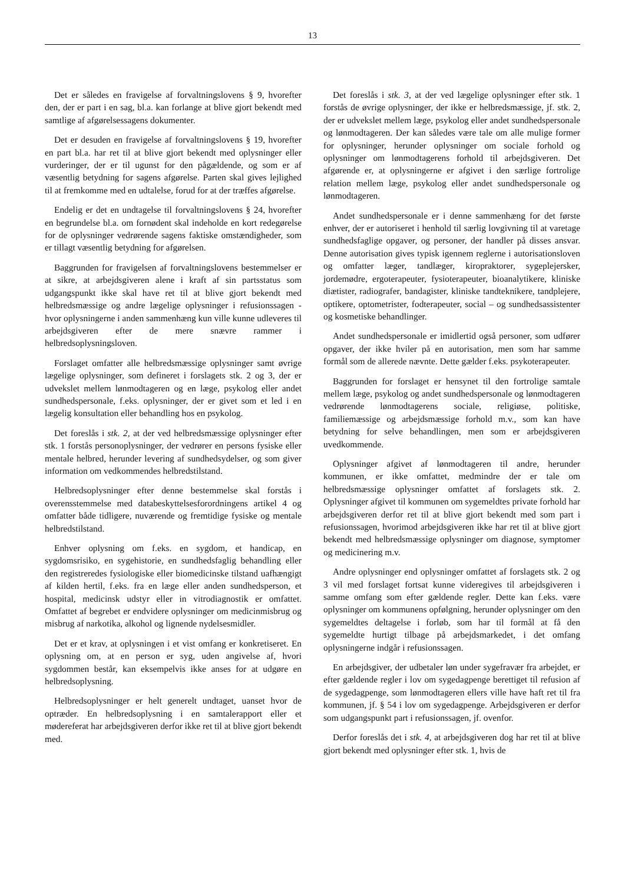13
Det er således en fravigelse af forvaltningslovens § 9, hvorefter den, der er part i en sag, bl.a. kan forlange at blive gjort bekendt med samtlige af afgørelsessagens dokumenter.
Det er desuden en fravigelse af forvaltningslovens § 19, hvorefter en part bl.a. har ret til at blive gjort bekendt med oplysninger eller vurderinger, der er til ugunst for den pågældende, og som er af væsentlig betydning for sagens afgørelse. Parten skal gives lejlighed til at fremkomme med en udtalelse, forud for at der træffes afgørelse.
Endelig er det en undtagelse til forvaltningslovens § 24, hvorefter en begrundelse bl.a. om fornødent skal indeholde en kort redegørelse for de oplysninger vedrørende sagens faktiske omstændigheder, som er tillagt væsentlig betydning for afgørelsen.
Baggrunden for fravigelsen af forvaltningslovens bestemmelser er at sikre, at arbejdsgiveren alene i kraft af sin partsstatus som udgangspunkt ikke skal have ret til at blive gjort bekendt med helbredsmæssige og andre lægelige oplysninger i refusionssagen - hvor oplysningerne i anden sammenhæng kun ville kunne udleveres til arbejdsgiveren efter de mere snævre rammer i helbredsoplysningsloven.
Forslaget omfatter alle helbredsmæssige oplysninger samt øvrige lægelige oplysninger, som defineret i forslagets stk. 2 og 3, der er udvekslet mellem lønmodtageren og en læge, psykolog eller andet sundhedspersonale, f.eks. oplysninger, der er givet som et led i en lægelig konsultation eller behandling hos en psykolog.
Det foreslås i stk. 2, at der ved helbredsmæssige oplysninger efter stk. 1 forstås personoplysninger, der vedrører en persons fysiske eller mentale helbred, herunder levering af sundhedsydelser, og som giver information om vedkommendes helbredstilstand.
Helbredsoplysninger efter denne bestemmelse skal forstås i overensstemmelse med databeskyttelsesforordningens artikel 4 og omfatter både tidligere, nuværende og fremtidige fysiske og mentale helbredstilstand.
Enhver oplysning om f.eks. en sygdom, et handicap, en sygdomsrisiko, en sygehistorie, en sundhedsfaglig behandling eller den registreredes fysiologiske eller biomedicinske tilstand uafhængigt af kilden hertil, f.eks. fra en læge eller anden sundhedsperson, et hospital, medicinsk udstyr eller in vitrodiagnostik er omfattet. Omfattet af begrebet er endvidere oplysninger om medicinmisbrug og misbrug af narkotika, alkohol og lignende nydelsesmidler.
Det er et krav, at oplysningen i et vist omfang er konkretiseret. En oplysning om, at en person er syg, uden angivelse af, hvori sygdommen består, kan eksempelvis ikke anses for at udgøre en helbredsoplysning.
Helbredsoplysninger er helt generelt undtaget, uanset hvor de optræder. En helbredsoplysning i en samtalerapport eller et mødereferat har arbejdsgiveren derfor ikke ret til at blive gjort bekendt med.
Det foreslås i stk. 3, at der ved lægelige oplysninger efter stk. 1 forstås de øvrige oplysninger, der ikke er helbredsmæssige, jf. stk. 2, der er udvekslet mellem læge, psykolog eller andet sundhedspersonale og lønmodtageren. Der kan således være tale om alle mulige former for oplysninger, herunder oplysninger om sociale forhold og oplysninger om lønmodtagerens forhold til arbejdsgiveren. Det afgørende er, at oplysningerne er afgivet i den særlige fortrolige relation mellem læge, psykolog eller andet sundhedspersonale og lønmodtageren.
Andet sundhedspersonale er i denne sammenhæng for det første enhver, der er autoriseret i henhold til særlig lovgivning til at varetage sundhedsfaglige opgaver, og personer, der handler på disses ansvar. Denne autorisation gives typisk igennem reglerne i autorisationsloven og omfatter læger, tandlæger, kiropraktorer, sygeplejersker, jordemødre, ergoterapeuter, fysioterapeuter, bioanalytikere, kliniske diætister, radiografer, bandagister, kliniske tandteknikere, tandplejere, optikere, optometrister, fodterapeuter, social – og sundhedsassistenter og kosmetiske behandlinger.
Andet sundhedspersonale er imidlertid også personer, som udfører opgaver, der ikke hviler på en autorisation, men som har samme formål som de allerede nævnte. Dette gælder f.eks. psykoterapeuter.
Baggrunden for forslaget er hensynet til den fortrolige samtale mellem læge, psykolog og andet sundhedspersonale og lønmodtageren vedrørende lønmodtagerens sociale, religiøse, politiske, familiemæssige og arbejdsmæssige forhold m.v., som kan have betydning for selve behandlingen, men som er arbejdsgiveren uvedkommende.
Oplysninger afgivet af lønmodtageren til andre, herunder kommunen, er ikke omfattet, medmindre der er tale om helbredsmæssige oplysninger omfattet af forslagets stk. 2. Oplysninger afgivet til kommunen om sygemeldtes private forhold har arbejdsgiveren derfor ret til at blive gjort bekendt med som part i refusionssagen, hvorimod arbejdsgiveren ikke har ret til at blive gjort bekendt med helbredsmæssige oplysninger om diagnose, symptomer og medicinering m.v.
Andre oplysninger end oplysninger omfattet af forslagets stk. 2 og 3 vil med forslaget fortsat kunne videregives til arbejdsgiveren i samme omfang som efter gældende regler. Dette kan f.eks. være oplysninger om kommunens opfølgning, herunder oplysninger om den sygemeldtes deltagelse i forløb, som har til formål at få den sygemeldte hurtigt tilbage på arbejdsmarkedet, i det omfang oplysningerne indgår i refusionssagen.
En arbejdsgiver, der udbetaler løn under sygefravær fra arbejdet, er efter gældende regler i lov om sygedagpenge berettiget til refusion af de sygedagpenge, som lønmodtageren ellers ville have haft ret til fra kommunen, jf. § 54 i lov om sygedagpenge. Arbejdsgiveren er derfor som udgangspunkt part i refusionssagen, jf. ovenfor.
Derfor foreslås det i stk. 4, at arbejdsgiveren dog har ret til at blive gjort bekendt med oplysninger efter stk. 1, hvis de